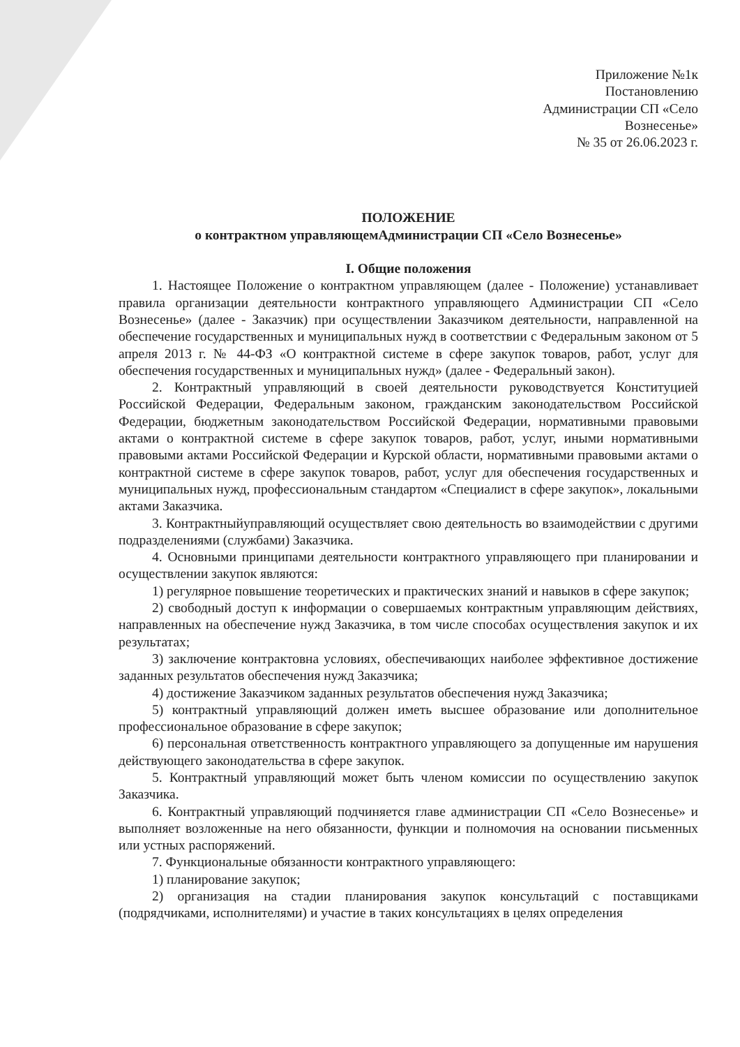Приложение №1к
Постановлению
Администрации СП «Село
Вознесенье»
№ 35 от 26.06.2023 г.
ПОЛОЖЕНИЕ
о контрактном управляющемАдминистрации СП «Село Вознесенье»
I. Общие положения
1. Настоящее Положение о контрактном управляющем (далее - Положение) устанавливает правила организации деятельности контрактного управляющего Администрации СП «Село Вознесенье» (далее - Заказчик) при осуществлении Заказчиком деятельности, направленной на обеспечение государственных и муниципальных нужд в соответствии с Федеральным законом от 5 апреля 2013 г. № 44-ФЗ «О контрактной системе в сфере закупок товаров, работ, услуг для обеспечения государственных и муниципальных нужд» (далее - Федеральный закон).
2. Контрактный управляющий в своей деятельности руководствуется Конституцией Российской Федерации, Федеральным законом, гражданским законодательством Российской Федерации, бюджетным законодательством Российской Федерации, нормативными правовыми актами о контрактной системе в сфере закупок товаров, работ, услуг, иными нормативными правовыми актами Российской Федерации и Курской области, нормативными правовыми актами о контрактной системе в сфере закупок товаров, работ, услуг для обеспечения государственных и муниципальных нужд, профессиональным стандартом «Специалист в сфере закупок», локальными актами Заказчика.
3. Контрактныйуправляющий осуществляет свою деятельность во взаимодействии с другими подразделениями (службами) Заказчика.
4. Основными принципами деятельности контрактного управляющего при планировании и осуществлении закупок являются:
1) регулярное повышение теоретических и практических знаний и навыков в сфере закупок;
2) свободный доступ к информации о совершаемых контрактным управляющим действиях, направленных на обеспечение нужд Заказчика, в том числе способах осуществления закупок и их результатах;
3) заключение контрактовна условиях, обеспечивающих наиболее эффективное достижение заданных результатов обеспечения нужд Заказчика;
4) достижение Заказчиком заданных результатов обеспечения нужд Заказчика;
5) контрактный управляющий должен иметь высшее образование или дополнительное профессиональное образование в сфере закупок;
6) персональная ответственность контрактного управляющего за допущенные им нарушения действующего законодательства в сфере закупок.
5. Контрактный управляющий может быть членом комиссии по осуществлению закупок Заказчика.
6. Контрактный управляющий подчиняется главе администрации СП «Село Вознесенье» и выполняет возложенные на него обязанности, функции и полномочия на основании письменных или устных распоряжений.
7. Функциональные обязанности контрактного управляющего:
1) планирование закупок;
2) организация на стадии планирования закупок консультаций с поставщиками (подрядчиками, исполнителями) и участие в таких консультациях в целях определения